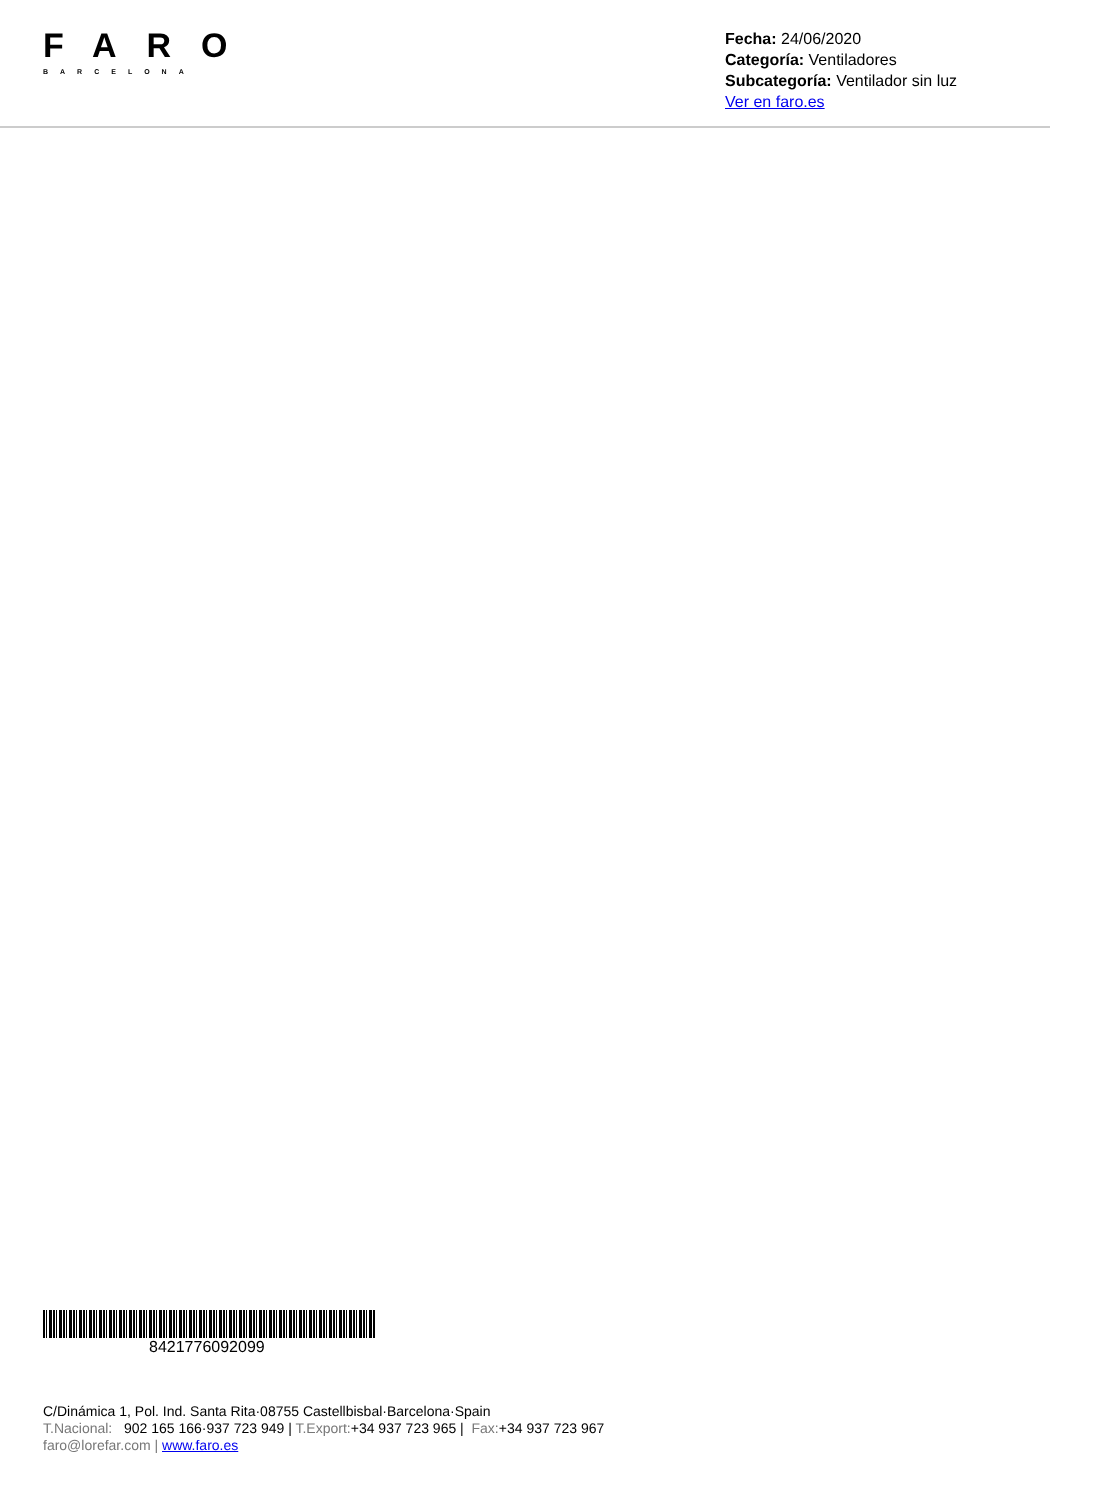FARO
BARCELONA
Fecha: 24/06/2020
Categoría: Ventiladores
Subcategoría: Ventilador sin luz
Ver en faro.es
8421776092099
C/Dinámica 1, Pol. Ind. Santa Rita·08755 Castellbisbal·Barcelona·Spain
T.Nacional: 902 165 166·937 723 949 | T.Export:+34 937 723 965 | Fax:+34 937 723 967
faro@lorefar.com | www.faro.es